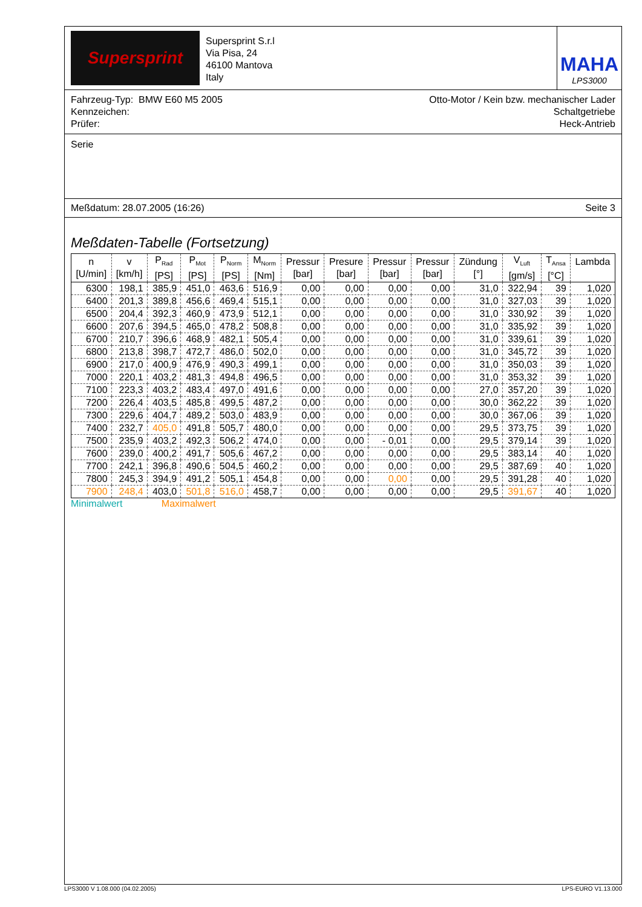Supersprint
Supersprint S.r.l
Via Pisa, 24
46100 Mantova
Italy
MAHA
LPS3000
Fahrzeug-Typ: BMW E60 M5 2005
Kennzeichen:
Prüfer:
Otto-Motor / Kein bzw. mechanischer Lader
Schaltgetriebe
Heck-Antrieb
Serie
Meßdatum: 28.07.2005 (16:26) Seite 3
Meßdaten-Tabelle (Fortsetzung)
| n [U/min] | v [km/h] | P<sub>Rad</sub> [PS] | P<sub>Mot</sub> [PS] | P<sub>Norm</sub> [PS] | M<sub>Norm</sub> [Nm] | Pressur [bar] | Presure [bar] | Pressur [bar] | Pressur [bar] | Zündung [°] | V<sub>Luft</sub> [gm/s] | T<sub>Ansa</sub> [°C] | Lambda |
| --- | --- | --- | --- | --- | --- | --- | --- | --- | --- | --- | --- | --- | --- |
| 6300 | 198,1 | 385,9 | 451,0 | 463,6 | 516,9 | 0,00 | 0,00 | 0,00 | 0,00 | 31,0 | 322,94 | 39 | 1,020 |
| 6400 | 201,3 | 389,8 | 456,6 | 469,4 | 515,1 | 0,00 | 0,00 | 0,00 | 0,00 | 31,0 | 327,03 | 39 | 1,020 |
| 6500 | 204,4 | 392,3 | 460,9 | 473,9 | 512,1 | 0,00 | 0,00 | 0,00 | 0,00 | 31,0 | 330,92 | 39 | 1,020 |
| 6600 | 207,6 | 394,5 | 465,0 | 478,2 | 508,8 | 0,00 | 0,00 | 0,00 | 0,00 | 31,0 | 335,92 | 39 | 1,020 |
| 6700 | 210,7 | 396,6 | 468,9 | 482,1 | 505,4 | 0,00 | 0,00 | 0,00 | 0,00 | 31,0 | 339,61 | 39 | 1,020 |
| 6800 | 213,8 | 398,7 | 472,7 | 486,0 | 502,0 | 0,00 | 0,00 | 0,00 | 0,00 | 31,0 | 345,72 | 39 | 1,020 |
| 6900 | 217,0 | 400,9 | 476,9 | 490,3 | 499,1 | 0,00 | 0,00 | 0,00 | 0,00 | 31,0 | 350,03 | 39 | 1,020 |
| 7000 | 220,1 | 403,2 | 481,3 | 494,8 | 496,5 | 0,00 | 0,00 | 0,00 | 0,00 | 31,0 | 353,32 | 39 | 1,020 |
| 7100 | 223,3 | 403,2 | 483,4 | 497,0 | 491,6 | 0,00 | 0,00 | 0,00 | 0,00 | 27,0 | 357,20 | 39 | 1,020 |
| 7200 | 226,4 | 403,5 | 485,8 | 499,5 | 487,2 | 0,00 | 0,00 | 0,00 | 0,00 | 30,0 | 362,22 | 39 | 1,020 |
| 7300 | 229,6 | 404,7 | 489,2 | 503,0 | 483,9 | 0,00 | 0,00 | 0,00 | 0,00 | 30,0 | 367,06 | 39 | 1,020 |
| 7400 | 232,7 | 405,0 | 491,8 | 505,7 | 480,0 | 0,00 | 0,00 | 0,00 | 0,00 | 29,5 | 373,75 | 39 | 1,020 |
| 7500 | 235,9 | 403,2 | 492,3 | 506,2 | 474,0 | 0,00 | 0,00 | - 0,01 | 0,00 | 29,5 | 379,14 | 39 | 1,020 |
| 7600 | 239,0 | 400,2 | 491,7 | 505,6 | 467,2 | 0,00 | 0,00 | 0,00 | 0,00 | 29,5 | 383,14 | 40 | 1,020 |
| 7700 | 242,1 | 396,8 | 490,6 | 504,5 | 460,2 | 0,00 | 0,00 | 0,00 | 0,00 | 29,5 | 387,69 | 40 | 1,020 |
| 7800 | 245,3 | 394,9 | 491,2 | 505,1 | 454,8 | 0,00 | 0,00 | 0,00 | 0,00 | 29,5 | 391,28 | 40 | 1,020 |
| 7900 | 248,4 | 403,0 | 501,8 | 516,0 | 458,7 | 0,00 | 0,00 | 0,00 | 0,00 | 29,5 | 391,67 | 40 | 1,020 |
Minimalwert Maximalwert
LPS3000 V 1.08.000 (04.02.2005) LPS-EURO V1.13.000